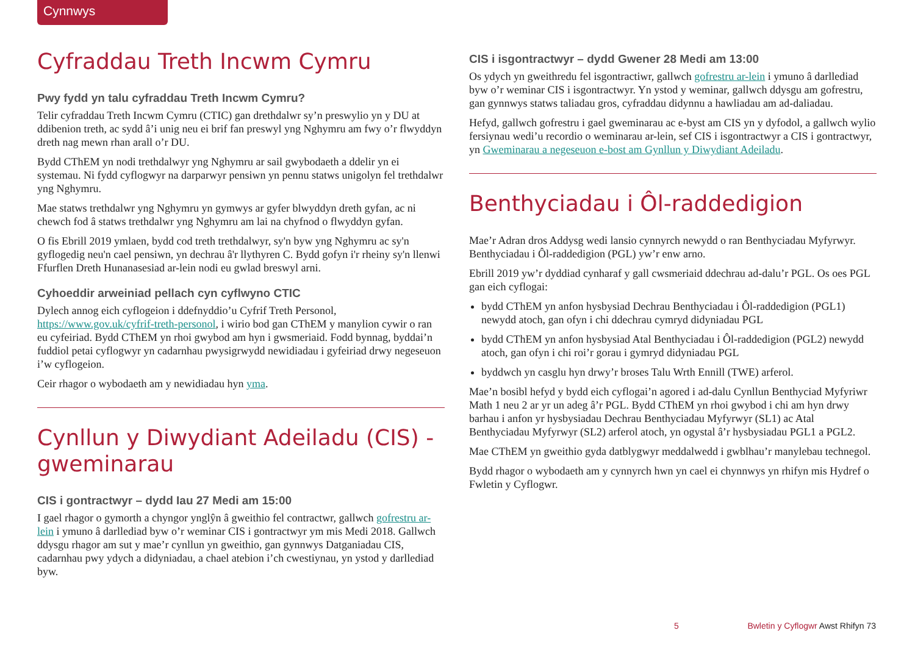Cynnwys
Cyfraddau Treth Incwm Cymru
Pwy fydd yn talu cyfraddau Treth Incwm Cymru?
Telir cyfraddau Treth Incwm Cymru (CTIC) gan drethdalwr sy’n preswylio yn y DU at ddibenion treth, ac sydd â’i unig neu ei brif fan preswyl yng Nghymru am fwy o’r flwyddyn dreth nag mewn rhan arall o’r DU.
Bydd CThEM yn nodi trethdalwyr yng Nghymru ar sail gwybodaeth a ddelir yn ei systemau. Ni fydd cyflogwyr na darparwyr pensiwn yn pennu statws unigolyn fel trethdalwr yng Nghymru.
Mae statws trethdalwr yng Nghymru yn gymwys ar gyfer blwyddyn dreth gyfan, ac ni chewch fod â statws trethdalwr yng Nghymru am lai na chyfnod o flwyddyn gyfan.
O fis Ebrill 2019 ymlaen, bydd cod treth trethdalwyr, sy'n byw yng Nghymru ac sy'n gyflogedig neu'n cael pensiwn, yn dechrau â'r llythyren C. Bydd gofyn i'r rheiny sy'n llenwi Ffurflen Dreth Hunanasesiad ar-lein nodi eu gwlad breswyl arni.
Cyhoeddir arweiniad pellach cyn cyflwyno CTIC
Dylech annog eich cyflogeion i ddefnyddio’u Cyfrif Treth Personol, https://www.gov.uk/cyfrif-treth-personol, i wirio bod gan CThEM y manylion cywir o ran eu cyfeiriad. Bydd CThEM yn rhoi gwybod am hyn i gwsmeriaid. Fodd bynnag, byddai’n fuddiol petai cyflogwyr yn cadarnhau pwysigrwydd newidiadau i gyfeiriad drwy negeseuon i’w cyflogeion.
Ceir rhagor o wybodaeth am y newidiadau hyn yma.
Cynllun y Diwydiant Adeiladu (CIS) - gweminarau
CIS i gontractwyr – dydd Iau 27 Medi am 15:00
I gael rhagor o gymorth a chyngor ynglŷn â gweithio fel contractwr, gallwch gofrestru ar-lein i ymuno â darllediad byw o’r weminar CIS i gontractwyr ym mis Medi 2018. Gallwch ddysgu rhagor am sut y mae’r cynllun yn gweithio, gan gynnwys Datganiadau CIS, cadarnhau pwy ydych a didyniadau, a chael atebion i’ch cwestiynau, yn ystod y darllediad byw.
CIS i isgontractwyr – dydd Gwener 28 Medi am 13:00
Os ydych yn gweithredu fel isgontractiwr, gallwch gofrestru ar-lein i ymuno â darllediad byw o’r weminar CIS i isgontractwyr. Yn ystod y weminar, gallwch ddysgu am gofrestru, gan gynnwys statws taliadau gros, cyfraddau didynnu a hawliadau am ad-daliadau.
Hefyd, gallwch gofrestru i gael gweminarau ac e-byst am CIS yn y dyfodol, a gallwch wylio fersiynau wedi’u recordio o weminarau ar-lein, sef CIS i isgontractwyr a CIS i gontractwyr, yn Gweminarau a negeseuon e-bost am Gynllun y Diwydiant Adeiladu.
Benthyciadau i Ôl-raddedigion
Mae’r Adran dros Addysg wedi lansio cynnyrch newydd o ran Benthyciadau Myfyrwyr. Benthyciadau i Ôl-raddedigion (PGL) yw’r enw arno.
Ebrill 2019 yw’r dyddiad cynharaf y gall cwsmeriaid ddechrau ad-dalu’r PGL. Os oes PGL gan eich cyflogai:
bydd CThEM yn anfon hysbysiad Dechrau Benthyciadau i Ôl-raddedigion (PGL1) newydd atoch, gan ofyn i chi ddechrau cymryd didyniadau PGL
bydd CThEM yn anfon hysbysiad Atal Benthyciadau i Ôl-raddedigion (PGL2) newydd atoch, gan ofyn i chi roi’r gorau i gymryd didyniadau PGL
byddwch yn casglu hyn drwy’r broses Talu Wrth Ennill (TWE) arferol.
Mae’n bosibl hefyd y bydd eich cyflogai’n agored i ad-dalu Cynllun Benthyciad Myfyriwr Math 1 neu 2 ar yr un adeg â’r PGL. Bydd CThEM yn rhoi gwybod i chi am hyn drwy barhau i anfon yr hysbysiadau Dechrau Benthyciadau Myfyrwyr (SL1) ac Atal Benthyciadau Myfyrwyr (SL2) arferol atoch, yn ogystal â’r hysbysiadau PGL1 a PGL2.
Mae CThEM yn gweithio gyda datblygwyr meddalwedd i gwblhau’r manylebau technegol.
Bydd rhagor o wybodaeth am y cynnyrch hwn yn cael ei chynnwys yn rhifyn mis Hydref o Fwletin y Cyflogwr.
5 Bwletin y Cyflogwr Awst Rhifyn 73